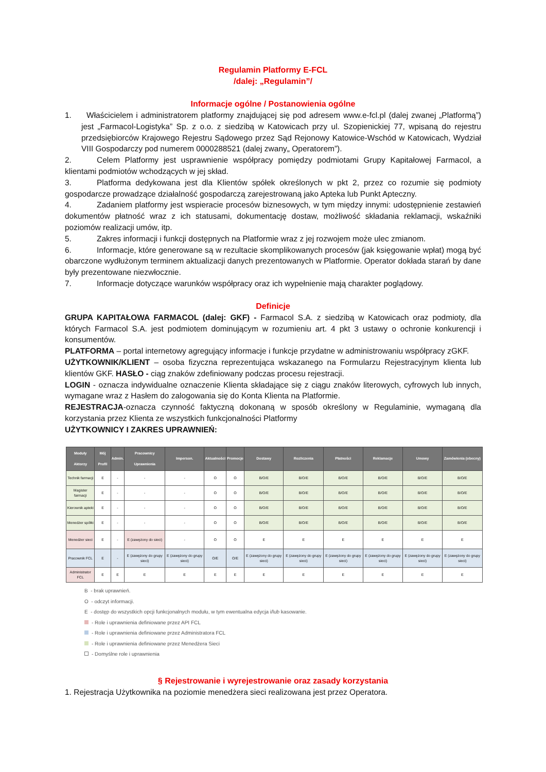Regulamin Platformy E-FCL
/dalej: „Regulamin”/
Informacje ogólne / Postanowienia ogólne
1. Właścicielem i administratorem platformy znajdującej się pod adresem www.e-fcl.pl (dalej zwanej „Platformą”) jest „Farmacol-Logistyka” Sp. z o.o. z siedzibą w Katowicach przy ul. Szopienickiej 77, wpisaną do rejestru przedsiębiorców Krajowego Rejestru Sądowego przez Sąd Rejonowy Katowice-Wschód w Katowicach, Wydział VIII Gospodarczy pod numerem 0000288521 (dalej zwany„ Operatorem”).
2. Celem Platformy jest usprawnienie współpracy pomiędzy podmiotami Grupy Kapitałowej Farmacol, a klientami podmiotów wchodzących w jej skład.
3. Platforma dedykowana jest dla Klientów spółek określonych w pkt 2, przez co rozumie się podmioty gospodarcze prowadzące działalność gospodarczą zarejestrowaną jako Apteka lub Punkt Apteczny.
4. Zadaniem platformy jest wspieracie procesów biznesowych, w tym między innymi: udostępnienie zestawień dokumentów płatność wraz z ich statusami, dokumentację dostaw, możliwość składania reklamacji, wskaźniki poziomów realizacji umów, itp.
5. Zakres informacji i funkcji dostępnych na Platformie wraz z jej rozwojem może ulec zmianom.
6. Informacje, które generowane są w rezultacie skomplikowanych procesów (jak księgowanie wpłat) mogą być obarczone wydłużonym terminem aktualizacji danych prezentowanych w Platformie. Operator dokłada starań by dane były prezentowane niezwłocznie.
7. Informacje dotyczące warunków współpracy oraz ich wypełnienie mają charakter poglądowy.
Definicje
GRUPA KAPITAŁOWA FARMACOL (dalej: GKF) - Farmacol S.A. z siedzibą w Katowicach oraz podmioty, dla których Farmacol S.A. jest podmiotem dominującym w rozumieniu art. 4 pkt 3 ustawy o ochronie konkurencji i konsumentów.
PLATFORMA – portal internetowy agregujący informacje i funkcje przydatne w administrowaniu współpracy zGKF.
UŻYTKOWNIK/KLIENT – osoba fizyczna reprezentująca wskazanego na Formularzu Rejestracyjnym klienta lub klientów GKF. HASŁO - ciąg znaków zdefiniowany podczas procesu rejestracji.
LOGIN - oznacza indywidualne oznaczenie Klienta składające się z ciągu znaków literowych, cyfrowych lub innych, wymagane wraz z Hasłem do zalogowania się do Konta Klienta na Platformie.
REJESTRACJA-oznacza czynność faktyczną dokonaną w sposób określony w Regulaminie, wymaganą dla korzystania przez Klienta ze wszystkich funkcjonalności Platformy
UŻYTKOWNICY I ZAKRES UPRAWNIEŃ:
| Moduły Aktorzy | Mój Profil | Admin. | Pracownicy Uprawnienia | Imperson. | Aktualności | Promocje | Dostawy | Rozliczenia | Płatności | Reklamacje | Umowy | Zamówienia (obecny) |
| --- | --- | --- | --- | --- | --- | --- | --- | --- | --- | --- | --- | --- |
| Technik farmacji | E | - | - | - | O | O | B/O/E | B/O/E | B/O/E | B/O/E | B/O/E | B/O/E |
| Magister farmacji | E | - | - | - | O | O | B/O/E | B/O/E | B/O/E | B/O/E | B/O/E | B/O/E |
| Kierownik apteki | E | - | - | - | O | O | B/O/E | B/O/E | B/O/E | B/O/E | B/O/E | B/O/E |
| Menedżer spółki | E | - | - | - | O | O | B/O/E | B/O/E | B/O/E | B/O/E | B/O/E | B/O/E |
| Menedżer sieci | E | - | E (zawężony do sieci) | - | O | O | E | E | E | E | E | E |
| Pracownik FCL | E | - | E (zawężony do grupy sieci) | E (zawężony do grupy sieci) | O/E | O/E | E (zawężony do grupy sieci) | E (zawężony do grupy sieci) | E (zawężony do grupy sieci) | E (zawężony do grupy sieci) | E (zawężony do grupy sieci) | E (zawężony do grupy sieci) |
| Administrator FCL | E | E | E | E | E | E | E | E | E | E | E | E |
B - brak uprawnień.
O - odczyt informacji.
E - dostęp do wszystkich opcji funkcjonalnych modułu, w tym ewentualna edycja i/lub kasowanie.
- Role i uprawnienia definiowane przez API FCL
- Role i uprawnienia definiowane przez Administratora FCL
- Role i uprawnienia definiowane przez Menedżera Sieci
- Domyślne role i uprawnienia
§ Rejestrowanie i wyrejestrowanie oraz zasady korzystania
1. Rejestracja Użytkownika na poziomie menedżera sieci realizowana jest przez Operatora.